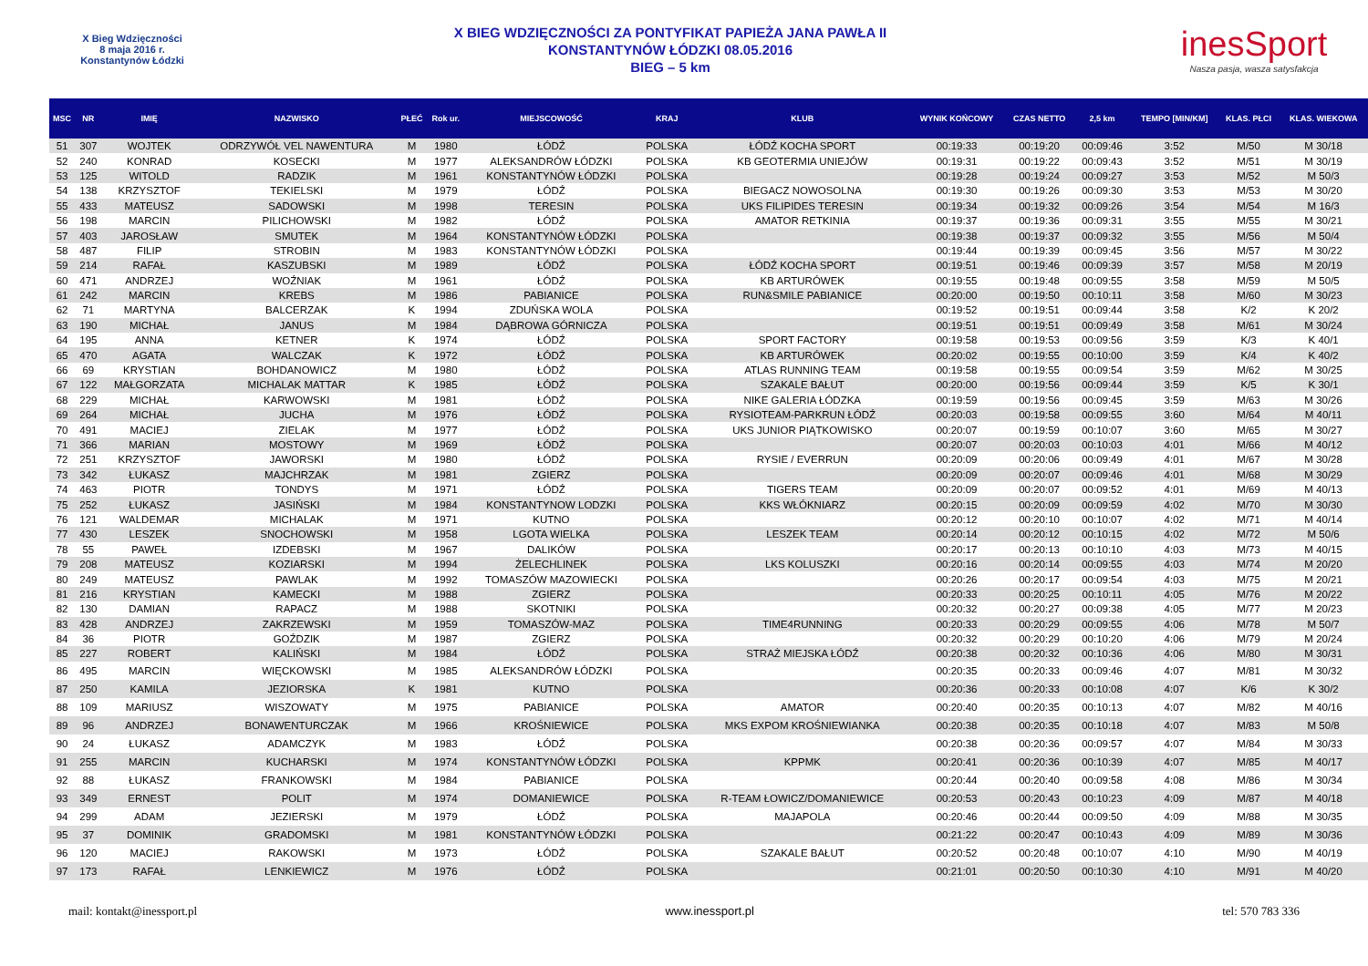X Bieg Wdzięczności
8 maja 2016 r.
Konstantynów Łódzki
X BIEG WDZIĘCZNOŚCI ZA PONTYFIKAT PAPIEŻA JANA PAWŁA II
KONSTANTYNÓW ŁÓDZKI 08.05.2016
BIEG – 5 km
inesSport
Nasza pasja, wasza satysfakcja
| MSC | NR | IMIĘ | NAZWISKO | PŁEĆ | Rok ur. | MIEJSCOWOŚĆ | KRAJ | KLUB | WYNIK KOŃCOWY | CZAS NETTO | 2,5 km | TEMPO [MIN/KM] | KLAS. PŁCI | KLAS. WIEKOWA |
| --- | --- | --- | --- | --- | --- | --- | --- | --- | --- | --- | --- | --- | --- | --- |
| 51 | 307 | WOJTEK | ODRZYWÓŁ VEL NAWENTURA | M | 1980 | ŁÓDŹ | POLSKA | ŁÓDŹ KOCHA SPORT | 00:19:33 | 00:19:20 | 00:09:46 | 3:52 | M/50 | M 30/18 |
| 52 | 240 | KONRAD | KOSECKI | M | 1977 | ALEKSANDRÓW ŁÓDZKI | POLSKA | KB GEOTERMIA UNIEJÓW | 00:19:31 | 00:19:22 | 00:09:43 | 3:52 | M/51 | M 30/19 |
| 53 | 125 | WITOLD | RADZIK | M | 1961 | KONSTANTYNÓW ŁÓDZKI | POLSKA | | 00:19:28 | 00:19:24 | 00:09:27 | 3:53 | M/52 | M 50/3 |
| 54 | 138 | KRZYSZTOF | TEKIELSKI | M | 1979 | ŁÓDŹ | POLSKA | BIEGACZ NOWOSOLNA | 00:19:30 | 00:19:26 | 00:09:30 | 3:53 | M/53 | M 30/20 |
| 55 | 433 | MATEUSZ | SADOWSKI | M | 1998 | TERESIN | POLSKA | UKS FILIPIDES TERESIN | 00:19:34 | 00:19:32 | 00:09:26 | 3:54 | M/54 | M 16/3 |
| 56 | 198 | MARCIN | PILICHOWSKI | M | 1982 | ŁÓDŹ | POLSKA | AMATOR RETKINIA | 00:19:37 | 00:19:36 | 00:09:31 | 3:55 | M/55 | M 30/21 |
| 57 | 403 | JAROSŁAW | SMUTEK | M | 1964 | KONSTANTYNÓW ŁÓDZKI | POLSKA | | 00:19:38 | 00:19:37 | 00:09:32 | 3:55 | M/56 | M 50/4 |
| 58 | 487 | FILIP | STROBIN | M | 1983 | KONSTANTYNÓW ŁÓDZKI | POLSKA | | 00:19:44 | 00:19:39 | 00:09:45 | 3:56 | M/57 | M 30/22 |
| 59 | 214 | RAFAŁ | KASZUBSKI | M | 1989 | ŁÓDŹ | POLSKA | ŁÓDŹ KOCHA SPORT | 00:19:51 | 00:19:46 | 00:09:39 | 3:57 | M/58 | M 20/19 |
| 60 | 471 | ANDRZEJ | WOŹNIAK | M | 1961 | ŁÓDŹ | POLSKA | KB ARTURÓWEK | 00:19:55 | 00:19:48 | 00:09:55 | 3:58 | M/59 | M 50/5 |
| 61 | 242 | MARCIN | KREBS | M | 1986 | PABIANICE | POLSKA | RUN&SMILE PABIANICE | 00:20:00 | 00:19:50 | 00:10:11 | 3:58 | M/60 | M 30/23 |
| 62 | 71 | MARTYNA | BALCERZAK | K | 1994 | ZDUŃSKA WOLA | POLSKA | | 00:19:52 | 00:19:51 | 00:09:44 | 3:58 | K/2 | K 20/2 |
| 63 | 190 | MICHAŁ | JANUS | M | 1984 | DĄBROWA GÓRNICZA | POLSKA | | 00:19:51 | 00:19:51 | 00:09:49 | 3:58 | M/61 | M 30/24 |
| 64 | 195 | ANNA | KETNER | K | 1974 | ŁÓDŹ | POLSKA | SPORT FACTORY | 00:19:58 | 00:19:53 | 00:09:56 | 3:59 | K/3 | K 40/1 |
| 65 | 470 | AGATA | WALCZAK | K | 1972 | ŁÓDŹ | POLSKA | KB ARTURÓWEK | 00:20:02 | 00:19:55 | 00:10:00 | 3:59 | K/4 | K 40/2 |
| 66 | 69 | KRYSTIAN | BOHDANOWICZ | M | 1980 | ŁÓDŹ | POLSKA | ATLAS RUNNING TEAM | 00:19:58 | 00:19:55 | 00:09:54 | 3:59 | M/62 | M 30/25 |
| 67 | 122 | MAŁGORZATA | MICHALAK MATTAR | K | 1985 | ŁÓDŹ | POLSKA | SZAKALE BAŁUT | 00:20:00 | 00:19:56 | 00:09:44 | 3:59 | K/5 | K 30/1 |
| 68 | 229 | MICHAŁ | KARWOWSKI | M | 1981 | ŁÓDŹ | POLSKA | NIKE GALERIA ŁÓDZKA | 00:19:59 | 00:19:56 | 00:09:45 | 3:59 | M/63 | M 30/26 |
| 69 | 264 | MICHAŁ | JUCHA | M | 1976 | ŁÓDŹ | POLSKA | RYSIOTEAM-PARKRUN ŁÓDŹ | 00:20:03 | 00:19:58 | 00:09:55 | 3:60 | M/64 | M 40/11 |
| 70 | 491 | MACIEJ | ZIELAK | M | 1977 | ŁÓDŹ | POLSKA | UKS JUNIOR PIĄTKOWISKO | 00:20:07 | 00:19:59 | 00:10:07 | 3:60 | M/65 | M 30/27 |
| 71 | 366 | MARIAN | MOSTOWY | M | 1969 | ŁÓDŹ | POLSKA | | 00:20:07 | 00:20:03 | 00:10:03 | 4:01 | M/66 | M 40/12 |
| 72 | 251 | KRZYSZTOF | JAWORSKI | M | 1980 | ŁÓDŹ | POLSKA | RYSIE / EVERRUN | 00:20:09 | 00:20:06 | 00:09:49 | 4:01 | M/67 | M 30/28 |
| 73 | 342 | ŁUKASZ | MAJCHRZAK | M | 1981 | ZGIERZ | POLSKA | | 00:20:09 | 00:20:07 | 00:09:46 | 4:01 | M/68 | M 30/29 |
| 74 | 463 | PIOTR | TONDYS | M | 1971 | ŁÓDŹ | POLSKA | TIGERS TEAM | 00:20:09 | 00:20:07 | 00:09:52 | 4:01 | M/69 | M 40/13 |
| 75 | 252 | ŁUKASZ | JASIŃSKI | M | 1984 | KONSTANTYNOW LODZKI | POLSKA | KKS WŁÓKNIARZ | 00:20:15 | 00:20:09 | 00:09:59 | 4:02 | M/70 | M 30/30 |
| 76 | 121 | WALDEMAR | MICHALAK | M | 1971 | KUTNO | POLSKA | | 00:20:12 | 00:20:10 | 00:10:07 | 4:02 | M/71 | M 40/14 |
| 77 | 430 | LESZEK | SNOCHOWSKI | M | 1958 | LGOTA WIELKA | POLSKA | LESZEK TEAM | 00:20:14 | 00:20:12 | 00:10:15 | 4:02 | M/72 | M 50/6 |
| 78 | 55 | PAWEŁ | IZDEBSKI | M | 1967 | DALIKÓW | POLSKA | | 00:20:17 | 00:20:13 | 00:10:10 | 4:03 | M/73 | M 40/15 |
| 79 | 208 | MATEUSZ | KOZIARSKI | M | 1994 | ŻELECHLINEK | POLSKA | LKS KOLUSZKI | 00:20:16 | 00:20:14 | 00:09:55 | 4:03 | M/74 | M 20/20 |
| 80 | 249 | MATEUSZ | PAWLAK | M | 1992 | TOMASZÓW MAZOWIECKI | POLSKA | | 00:20:26 | 00:20:17 | 00:09:54 | 4:03 | M/75 | M 20/21 |
| 81 | 216 | KRYSTIAN | KAMECKI | M | 1988 | ZGIERZ | POLSKA | | 00:20:33 | 00:20:25 | 00:10:11 | 4:05 | M/76 | M 20/22 |
| 82 | 130 | DAMIAN | RAPACZ | M | 1988 | SKOTNIKI | POLSKA | | 00:20:32 | 00:20:27 | 00:09:38 | 4:05 | M/77 | M 20/23 |
| 83 | 428 | ANDRZEJ | ZAKRZEWSKI | M | 1959 | TOMASZÓW-MAZ | POLSKA | TIME4RUNNING | 00:20:33 | 00:20:29 | 00:09:55 | 4:06 | M/78 | M 50/7 |
| 84 | 36 | PIOTR | GOŹDZIK | M | 1987 | ZGIERZ | POLSKA | | 00:20:32 | 00:20:29 | 00:10:20 | 4:06 | M/79 | M 20/24 |
| 85 | 227 | ROBERT | KALIŃSKI | M | 1984 | ŁÓDŹ | POLSKA | STRAŻ MIEJSKA ŁÓDŹ | 00:20:38 | 00:20:32 | 00:10:36 | 4:06 | M/80 | M 30/31 |
| 86 | 495 | MARCIN | WIĘCKOWSKI | M | 1985 | ALEKSANDRÓW ŁÓDZKI | POLSKA | | 00:20:35 | 00:20:33 | 00:09:46 | 4:07 | M/81 | M 30/32 |
| 87 | 250 | KAMILA | JEZIORSKA | K | 1981 | KUTNO | POLSKA | | 00:20:36 | 00:20:33 | 00:10:08 | 4:07 | K/6 | K 30/2 |
| 88 | 109 | MARIUSZ | WISZOWATY | M | 1975 | PABIANICE | POLSKA | AMATOR | 00:20:40 | 00:20:35 | 00:10:13 | 4:07 | M/82 | M 40/16 |
| 89 | 96 | ANDRZEJ | BONAWENTURCZAK | M | 1966 | KROŚNIEWICE | POLSKA | MKS EXPOM KROŚNIEWIANKA | 00:20:38 | 00:20:35 | 00:10:18 | 4:07 | M/83 | M 50/8 |
| 90 | 24 | ŁUKASZ | ADAMCZYK | M | 1983 | ŁÓDŹ | POLSKA | | 00:20:38 | 00:20:36 | 00:09:57 | 4:07 | M/84 | M 30/33 |
| 91 | 255 | MARCIN | KUCHARSKI | M | 1974 | KONSTANTYNÓW ŁÓDZKI | POLSKA | KPPMK | 00:20:41 | 00:20:36 | 00:10:39 | 4:07 | M/85 | M 40/17 |
| 92 | 88 | ŁUKASZ | FRANKOWSKI | M | 1984 | PABIANICE | POLSKA | | 00:20:44 | 00:20:40 | 00:09:58 | 4:08 | M/86 | M 30/34 |
| 93 | 349 | ERNEST | POLIT | M | 1974 | DOMANIEWICE | POLSKA | R-TEAM ŁOWICZ/DOMANIEWICE | 00:20:53 | 00:20:43 | 00:10:23 | 4:09 | M/87 | M 40/18 |
| 94 | 299 | ADAM | JEZIERSKI | M | 1979 | ŁÓDŹ | POLSKA | MAJAPOLA | 00:20:46 | 00:20:44 | 00:09:50 | 4:09 | M/88 | M 30/35 |
| 95 | 37 | DOMINIK | GRADOMSKI | M | 1981 | KONSTANTYNÓW ŁÓDZKI | POLSKA | | 00:21:22 | 00:20:47 | 00:10:43 | 4:09 | M/89 | M 30/36 |
| 96 | 120 | MACIEJ | RAKOWSKI | M | 1973 | ŁÓDŹ | POLSKA | SZAKALE BAŁUT | 00:20:52 | 00:20:48 | 00:10:07 | 4:10 | M/90 | M 40/19 |
| 97 | 173 | RAFAŁ | LENKIEWICZ | M | 1976 | ŁÓDŹ | POLSKA | | 00:21:01 | 00:20:50 | 00:10:30 | 4:10 | M/91 | M 40/20 |
mail: kontakt@inessport.pl www.inessport.pl tel: 570 783 336